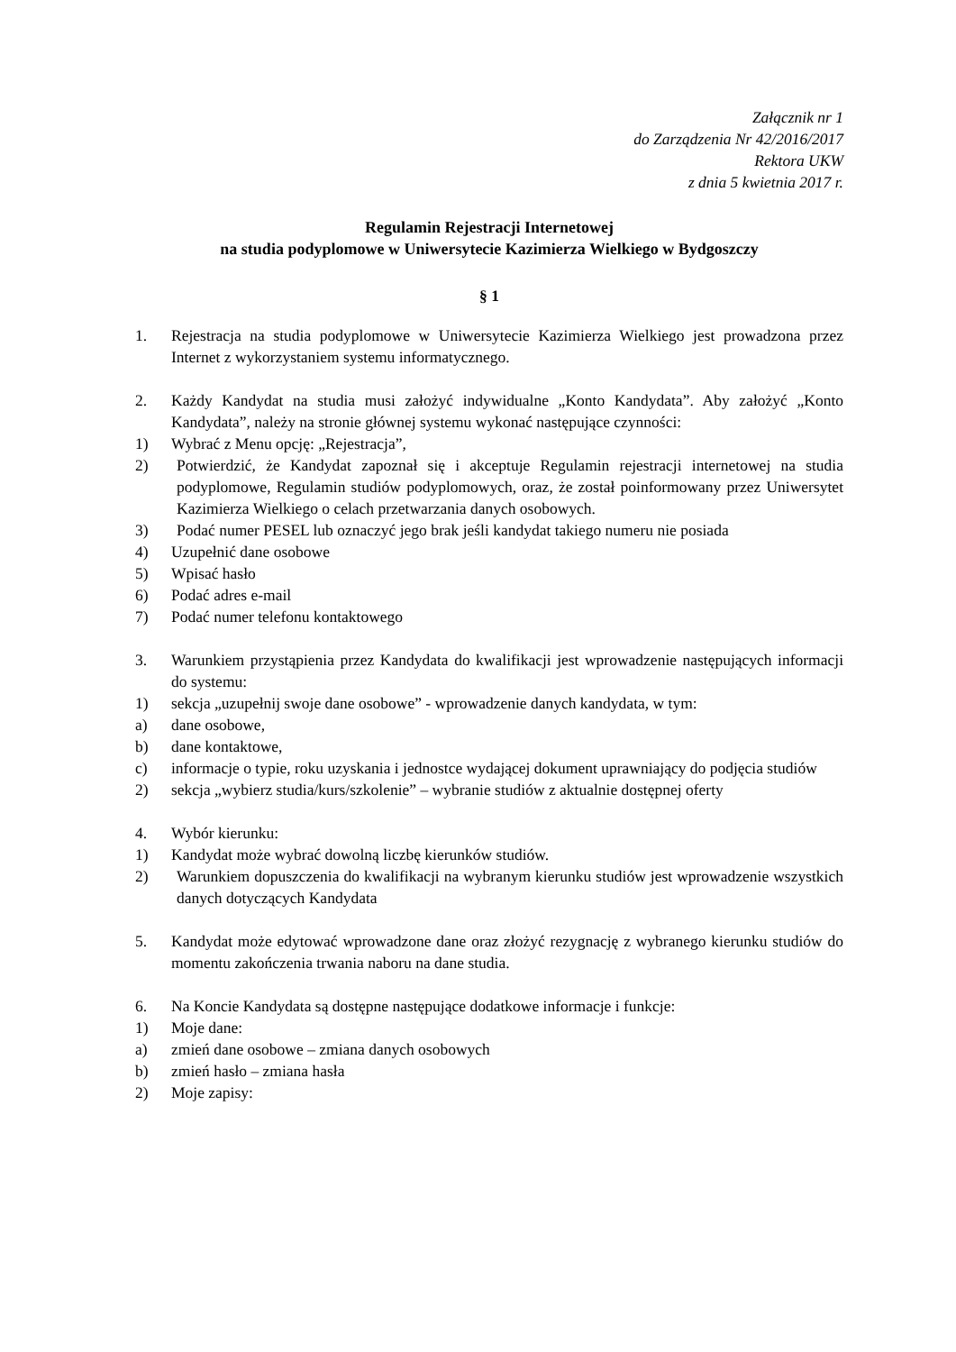Załącznik nr 1
do Zarządzenia Nr 42/2016/2017
Rektora UKW
z dnia 5 kwietnia 2017 r.
Regulamin Rejestracji Internetowej
na studia podyplomowe w Uniwersytecie Kazimierza Wielkiego w Bydgoszczy
§ 1
1. Rejestracja na studia podyplomowe w Uniwersytecie Kazimierza Wielkiego jest prowadzona przez Internet z wykorzystaniem systemu informatycznego.
2. Każdy Kandydat na studia musi założyć indywidualne „Konto Kandydata”. Aby założyć „Konto Kandydata”, należy na stronie głównej systemu wykonać następujące czynności:
1) Wybrać z Menu opcję: „Rejestracja”,
2) Potwierdzić, że Kandydat zapoznał się i akceptuje Regulamin rejestracji internetowej na studia podyplomowe, Regulamin studiów podyplomowych, oraz, że został poinformowany przez Uniwersytet Kazimierza Wielkiego o celach przetwarzania danych osobowych.
3) Podać numer PESEL lub oznaczyć jego brak jeśli kandydat takiego numeru nie posiada
4) Uzupełnić dane osobowe
5) Wpisać hasło
6) Podać adres e-mail
7) Podać numer telefonu kontaktowego
3. Warunkiem przystąpienia przez Kandydata do kwalifikacji jest wprowadzenie następujących informacji do systemu:
1) sekcja „uzupełnij swoje dane osobowe” - wprowadzenie danych kandydata, w tym:
a) dane osobowe,
b) dane kontaktowe,
c) informacje o typie, roku uzyskania i jednostce wydającej dokument uprawniający do podjęcia studiów
2) sekcja „wybierz studia/kurs/szkolenie” – wybranie studiów z aktualnie dostępnej oferty
4. Wybór kierunku:
1) Kandydat może wybrać dowolną liczbę kierunków studiów.
2) Warunkiem dopuszczenia do kwalifikacji na wybranym kierunku studiów jest wprowadzenie wszystkich danych dotyczących Kandydata
5. Kandydat może edytować wprowadzone dane oraz złożyć rezygnację z wybranego kierunku studiów do momentu zakończenia trwania naboru na dane studia.
6. Na Koncie Kandydata są dostępne następujące dodatkowe informacje i funkcje:
1) Moje dane:
a) zmień dane osobowe – zmiana danych osobowych
b) zmień hasło – zmiana hasła
2) Moje zapisy: